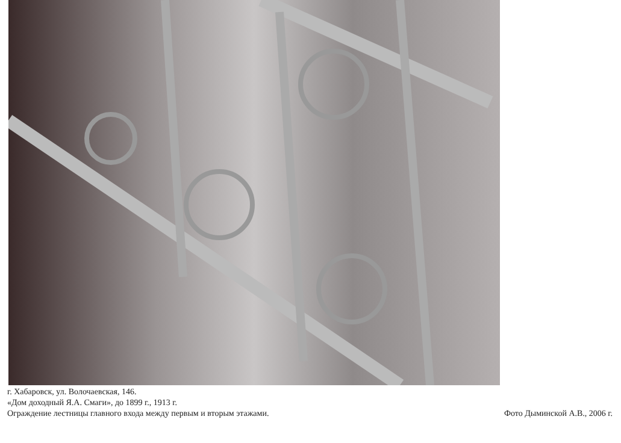г. Хабаровск, ул. Волочаевская, 146.
«Дом доходный Я.А. Смаги», до 1899 г., 1913 г.
Ограждение лестницы главного входа между первым и вторым этажами.
Фото Дыминской А.В., 2006 г.